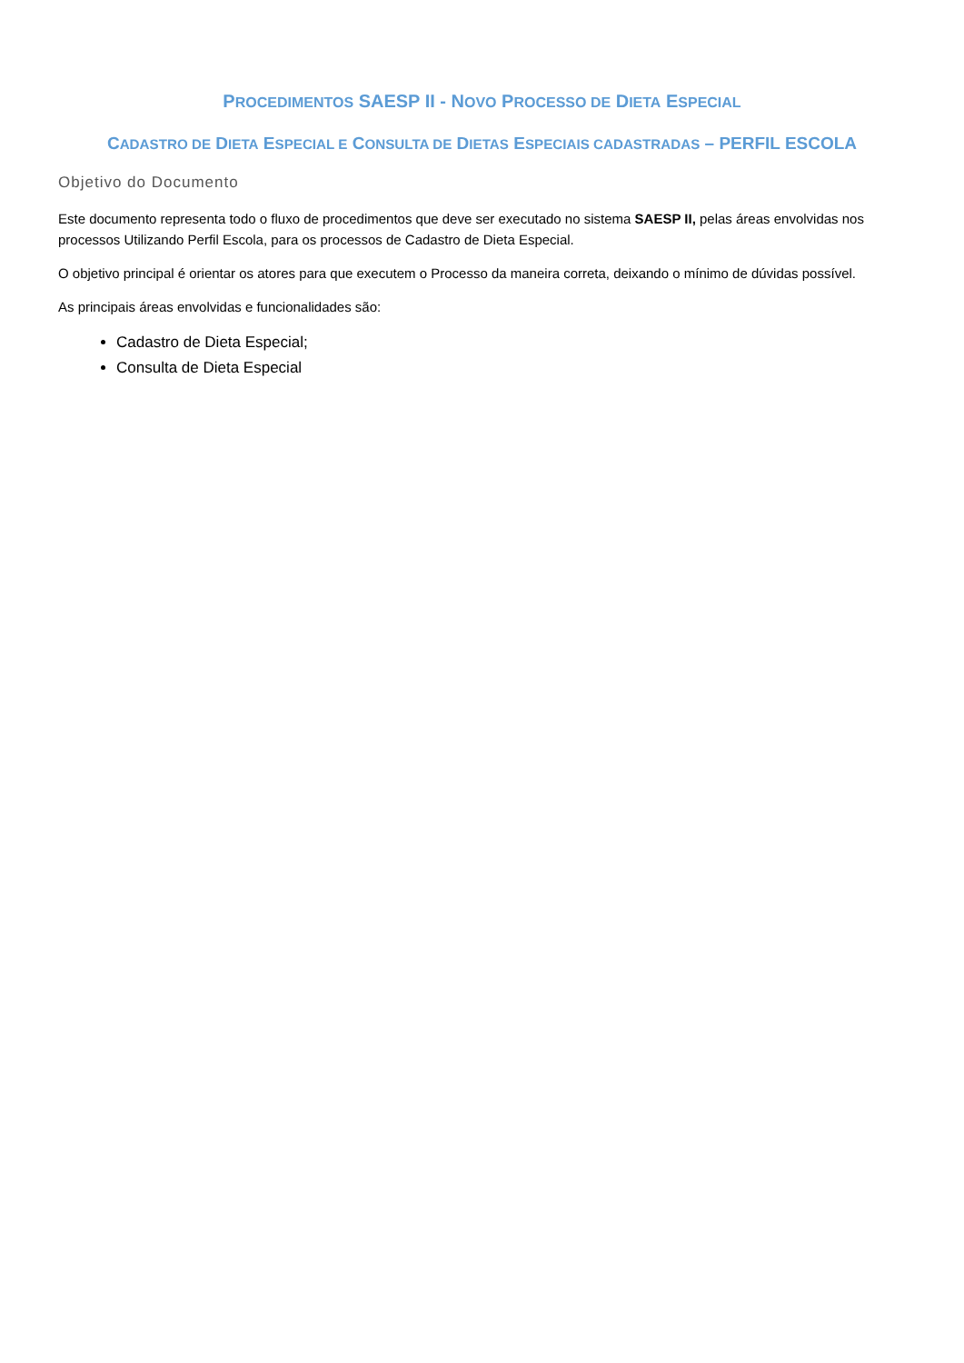PROCEDIMENTOS SAESP II - NOVO PROCESSO DE DIETA ESPECIAL
CADASTRO DE DIETA ESPECIAL E CONSULTA DE DIETAS ESPECIAIS CADASTRADAS – PERFIL ESCOLA
Objetivo do Documento
Este documento representa todo o fluxo de procedimentos que deve ser executado no sistema SAESP II, pelas áreas envolvidas nos processos Utilizando Perfil Escola, para os processos de Cadastro de Dieta Especial.
O objetivo principal é orientar os atores para que executem o Processo da maneira correta, deixando o mínimo de dúvidas possível.
As principais áreas envolvidas e funcionalidades são:
Cadastro de Dieta Especial;
Consulta de Dieta Especial